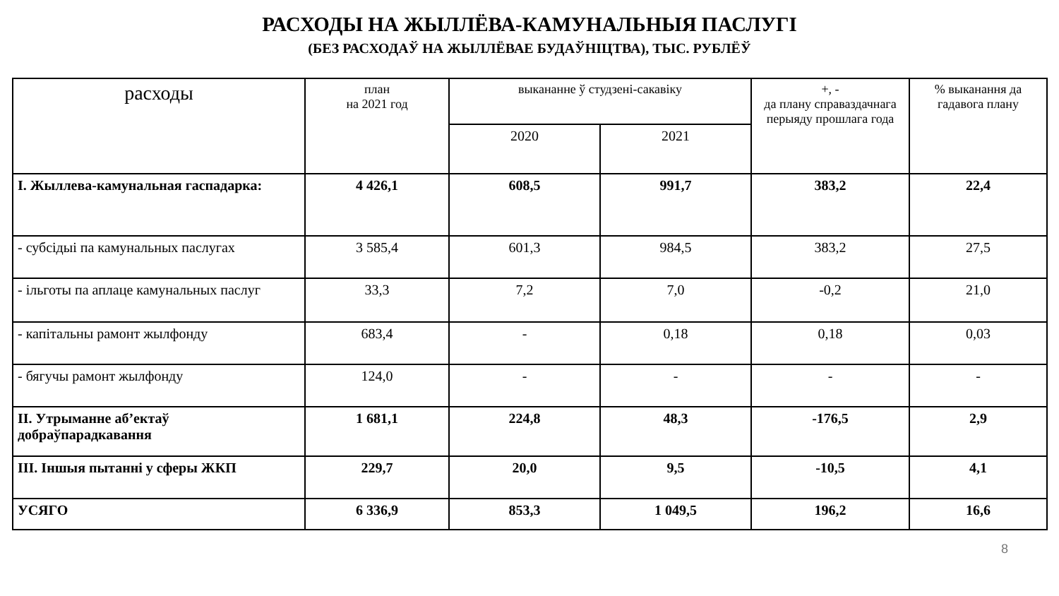РАСХОДЫ НА ЖЫЛЛЁВА-КАМУНАЛЬНЫЯ ПАСЛУГІ
(БЕЗ РАСХОДАЎ НА ЖЫЛЛЁВАЕ БУДАЎНІЦТВА), ТЫС. РУБЛЁЎ
| расходы | план на 2021 год | выкананне ў студзені-сакавіку | | +, - да плану справаздачнага перыяду прошлага года | % выканання да гадавога плану |
| --- | --- | --- | --- | --- | --- |
| | | 2020 | 2021 | | |
| I. Жыллева-камунальная гаспадарка: | 4 426,1 | 608,5 | 991,7 | 383,2 | 22,4 |
| - субсідыі па камунальных паслугах | 3 585,4 | 601,3 | 984,5 | 383,2 | 27,5 |
| - ільготы па аплаце камунальных паслуг | 33,3 | 7,2 | 7,0 | -0,2 | 21,0 |
| - капітальны рамонт жылфонду | 683,4 | - | 0,18 | 0,18 | 0,03 |
| - бягучы рамонт жылфонду | 124,0 | - | - | - | - |
| II. Утрыманне аб’ектаў добраўпарадкавання | 1 681,1 | 224,8 | 48,3 | -176,5 | 2,9 |
| III. Іншыя пытанні у сферы ЖКП | 229,7 | 20,0 | 9,5 | -10,5 | 4,1 |
| УСЯГО | 6 336,9 | 853,3 | 1 049,5 | 196,2 | 16,6 |
8